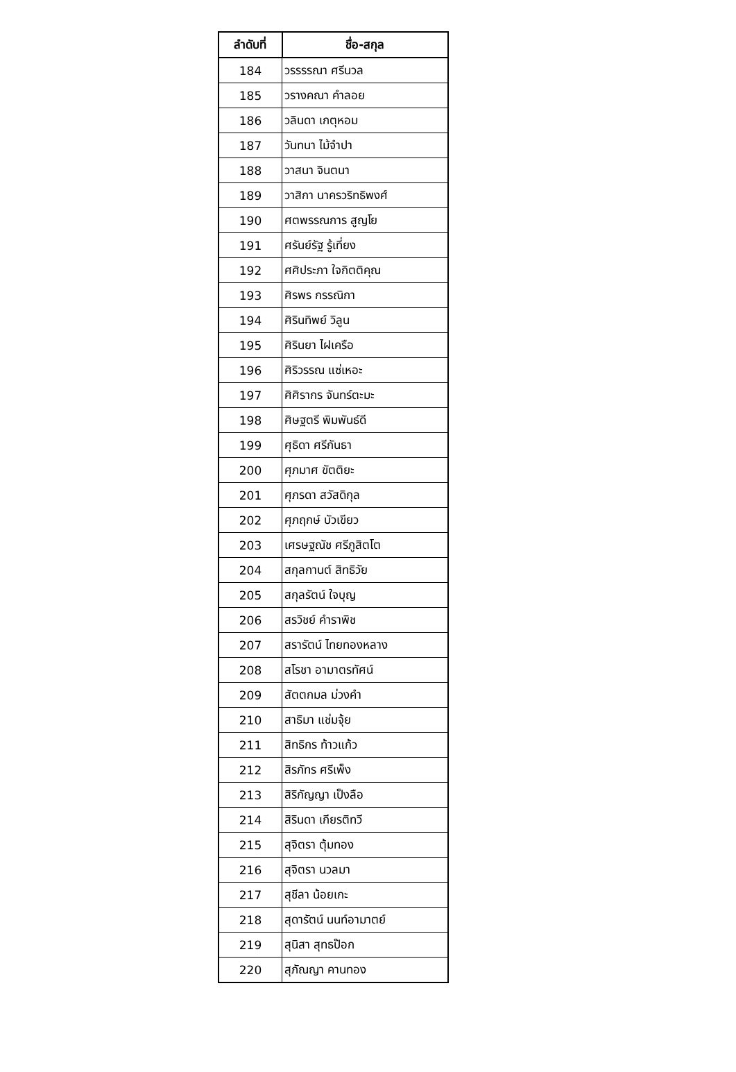| ลำดับที่ | ชื่อ-สกุล |
| --- | --- |
| 184 | วรรรรณา ศรีนวล |
| 185 | วรางคณา คำลอย |
| 186 | วลินดา เกตุหอม |
| 187 | วันทนา ไม้จำปา |
| 188 | วาสนา จินตนา |
| 189 | วาสิกา นาครวริทธิพงศ์ |
| 190 | ศตพรรณการ สูญโย |
| 191 | ศรันย์รัฐ รู้เที่ยง |
| 192 | ศศิประภา ใจกิตติคุณ |
| 193 | ศิรพร กรรณิกา |
| 194 | ศิรินทิพย์ วิลูน |
| 195 | ศิรินยา ไฝเครือ |
| 196 | ศิริวรรณ แซ่เหอะ |
| 197 | ศิศิรากร จันทร์ตะมะ |
| 198 | ศิษฐตรี พิมพันธ์ดี |
| 199 | ศุธิดา ศรีกันธา |
| 200 | ศุภมาศ ขัตติยะ |
| 201 | ศุภรดา สวัสดิกุล |
| 202 | ศุภฤกษ์ บัวเขียว |
| 203 | เศรษฐณัช ศรีภูสิตโต |
| 204 | สกุลกานต์ สิทธิวัย |
| 205 | สกุลรัตน์ ใจบุญ |
| 206 | สรวิชย์ คำราพิช |
| 207 | สรารัตน์ ไทยทองหลาง |
| 208 | สโรชา อามาตรทัศน์ |
| 209 | สัตตกมล ม่วงคำ |
| 210 | สาธิมา แช่มจุ้ย |
| 211 | สิทธิกร ท้าวแก้ว |
| 212 | สิรภัทร ศรีเพ็ง |
| 213 | สิริกัญญา เป็งลือ |
| 214 | สิรินดา เกียรติทวี |
| 215 | สุจิตรา ตุ้มทอง |
| 216 | สุจิตรา นวลมา |
| 217 | สุชีลา น้อยเกะ |
| 218 | สุดารัตน์ นนท์อามาตย์ |
| 219 | สุนิสา สุทธป๊อก |
| 220 | สุภัณญา คานทอง |